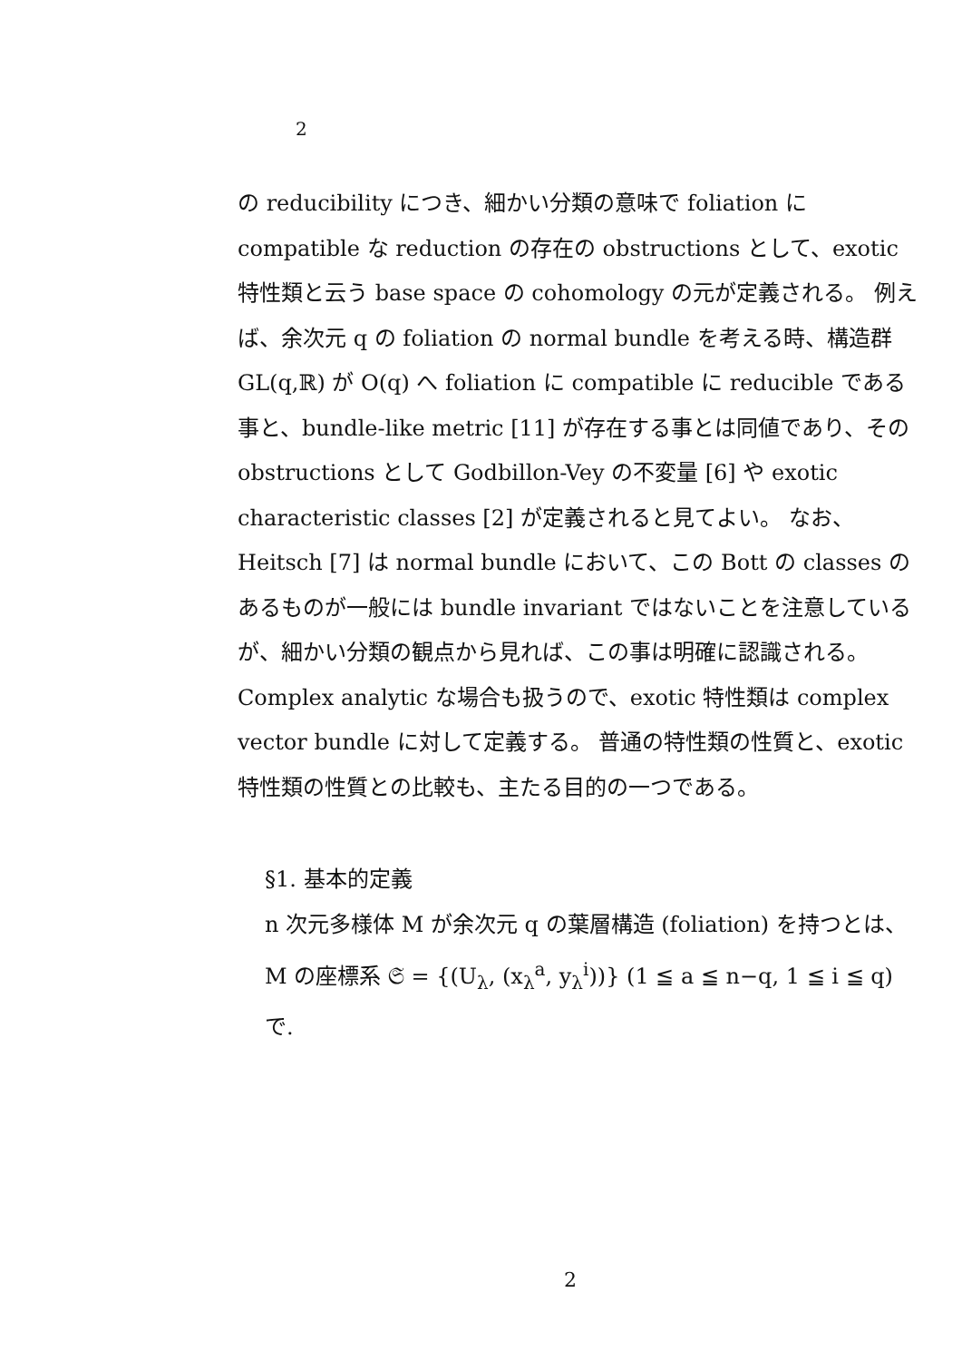2
の reducibility につき、細かい分類の意味で foliation に compatible な reduction の存在の obstructions として、exotic 特性類と云う base space の cohomology の元が定義される。 例えば、余次元 q の foliation の normal bundle を考える時、構造群 GL(q,ℝ) が O(q) へ foliation に compatible に reducible である事と、bundle-like metric [11] が存在する事とは同値であり、その obstructions として Godbillon-Vey の不変量 [6] や exotic characteristic classes [2] が定義されると見てよい。 なお、Heitsch [7] は normal bundle において、この Bott の classes のあるものが一般には bundle invariant ではないことを注意しているが、細かい分類の観点から見れば、この事は明確に認識される。 Complex analytic な場合も扱うので、exotic 特性類は complex vector bundle に対して定義する。 普通の特性類の性質と、exotic 特性類の性質との比較も、主たる目的の一つである。
§1. 基本的定義
n 次元多様体 M が余次元 q の葉層構造 (foliation) を持つとは、M の座標系 𝔖 = {(U<sub>λ</sub>, (x<sub>λ</sub><sup>a</sup>, y<sub>λ</sub><sup>i</sup>))} (1 ≦ a ≦ n−q, 1 ≦ i ≦ q) で.
2